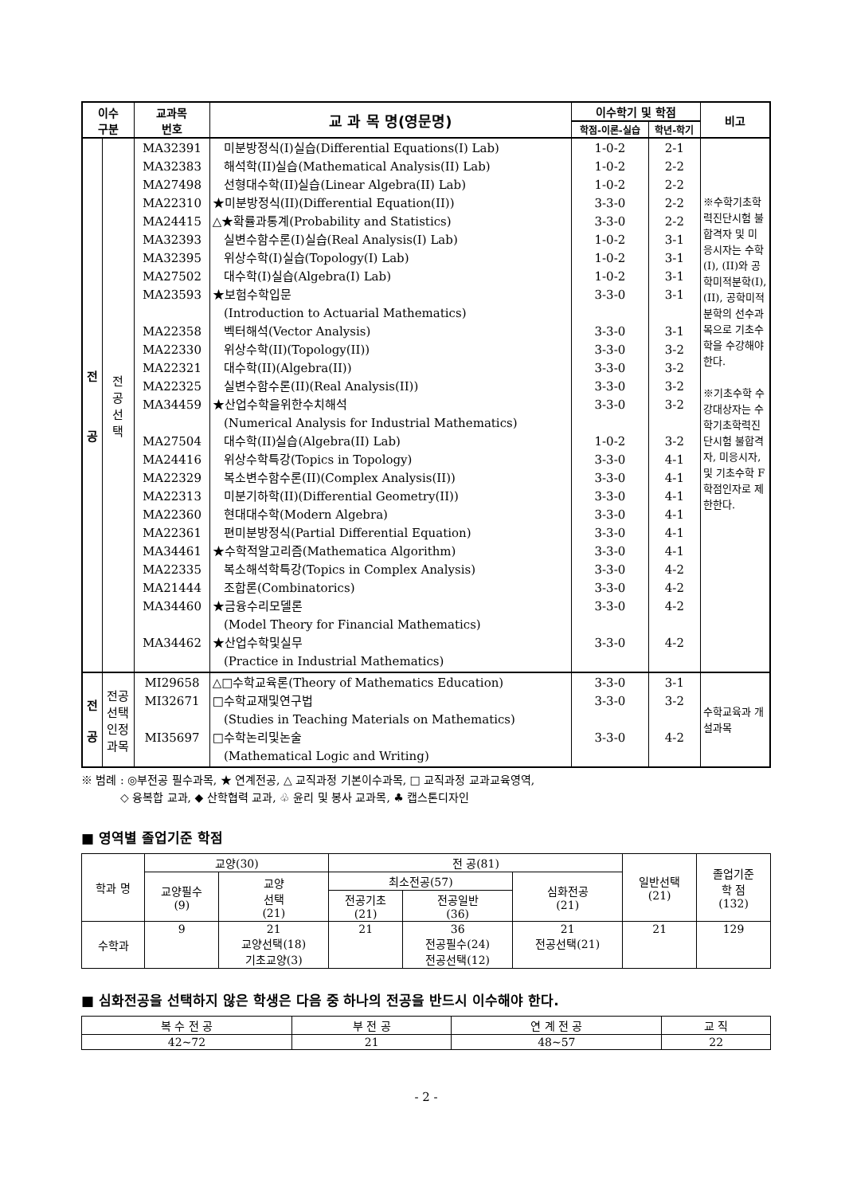| 이수 구분 | | 교과목 번호 | 교 과 목 명(영문명) | 이수학기 및 학점 | | 비고 |
| --- | --- | --- | --- | --- | --- | --- |
| | | | | 학점-이론-실습 | 학년-학기 | |
| 전 공 | 전 공 선 택 | MA32391 MA32383 MA27498 MA22310 MA24415 MA32393 MA32395 MA27502 MA23593 MA22358 MA22330 MA22321 MA22325 MA34459 MA27504 MA24416 MA22329 MA22313 MA22360 MA22361 MA34461 MA22335 MA21444 MA34460 MA34462 | 미분방정식(I)실습(Differential Equations(I) Lab) 해석학(II)실습(Mathematical Analysis(II) Lab) 선형대수학(II)실습(Linear Algebra(II) Lab) ★미분방정식(II)(Differential Equation(II)) △★확률과통계(Probability and Statistics) 실변수함수론(I)실습(Real Analysis(I) Lab) 위상수학(I)실습(Topology(I) Lab) 대수학(I)실습(Algebra(I) Lab) ★보험수학입문 (Introduction to Actuarial Mathematics) 벡터해석(Vector Analysis) 위상수학(II)(Topology(II)) 대수학(II)(Algebra(II)) 실변수함수론(II)(Real Analysis(II)) ★산업수학을위한수치해석 (Numerical Analysis for Industrial Mathematics) 대수학(II)실습(Algebra(II) Lab) 위상수학특강(Topics in Topology) 복소변수함수론(II)(Complex Analysis(II)) 미분기하학(II)(Differential Geometry(II)) 현대대수학(Modern Algebra) 편미분방정식(Partial Differential Equation) ★수학적알고리즘(Mathematica Algorithm) 복소해석학특강(Topics in Complex Analysis) 조합론(Combinatorics) ★금융수리모델론 (Model Theory for Financial Mathematics) ★산업수학및실무 (Practice in Industrial Mathematics) | 1-0-2 1-0-2 1-0-2 3-3-0 3-3-0 1-0-2 1-0-2 1-0-2 3-3-0 3-3-0 3-3-0 3-3-0 3-3-0 3-3-0 1-0-2 3-3-0 3-3-0 3-3-0 3-3-0 3-3-0 3-3-0 3-3-0 3-3-0 3-3-0 3-3-0 | 2-1 2-2 2-2 2-2 2-2 3-1 3-1 3-1 3-1 3-1 3-2 3-2 3-2 3-2 3-2 4-1 4-1 4-1 4-1 4-1 4-1 4-2 4-2 4-2 4-2 | ※수학기초학력진단시험 불합격자 및 미응시자는 수학(I), (II)와 공학미적분학(I), (II), 공학미적분학의 선수과목으로 기초수학을 수강해야 한다. ※기초수학 수강대상자는 수학기초학력진단시험 불합격자, 미응시자, 및 기초수학 F학점인자로 제한한다. |
| 전 공 | 전공 선택 인정 과목 | MI29658 MI32671 MI35697 | △□수학교육론(Theory of Mathematics Education) □수학교재및연구법 (Studies in Teaching Materials on Mathematics) □수학논리및논술 (Mathematical Logic and Writing) | 3-3-0 3-3-0 3-3-0 | 3-1 3-2 4-2 | 수학교육과 개설과목 |
※ 범례 : ◎부전공 필수과목, ★ 연계전공, △ 교직과정 기본이수과목, □ 교직과정 교과교육영역,
◇ 융복합 교과, ◆ 산학협력 교과, ♧ 윤리 및 봉사 교과목, ♣ 캡스톤디자인
■ 영역별 졸업기준 학점
| 학과 명 | 교양(30) | | 전 공(81) | | | 일반선택 (21) | 졸업기준 학 점 (132) |
| | 교양필수 (9) | 교양 선택 (21) | 최소전공(57) | | 심화전공 (21) | | |
| | | | 전공기초 (21) | 전공일반 (36) | | | |
| 수학과 | 9 | 21 교양선택(18) 기초교양(3) | 21 | 36 전공필수(24) 전공선택(12) | 21 전공선택(21) | 21 | 129 |
■ 심화전공을 선택하지 않은 학생은 다음 중 하나의 전공을 반드시 이수해야 한다.
| 복 수 전 공 | 부 전 공 | 연 계 전 공 | 교 직 |
| 42~72 | 21 | 48~57 | 22 |
- 2 -